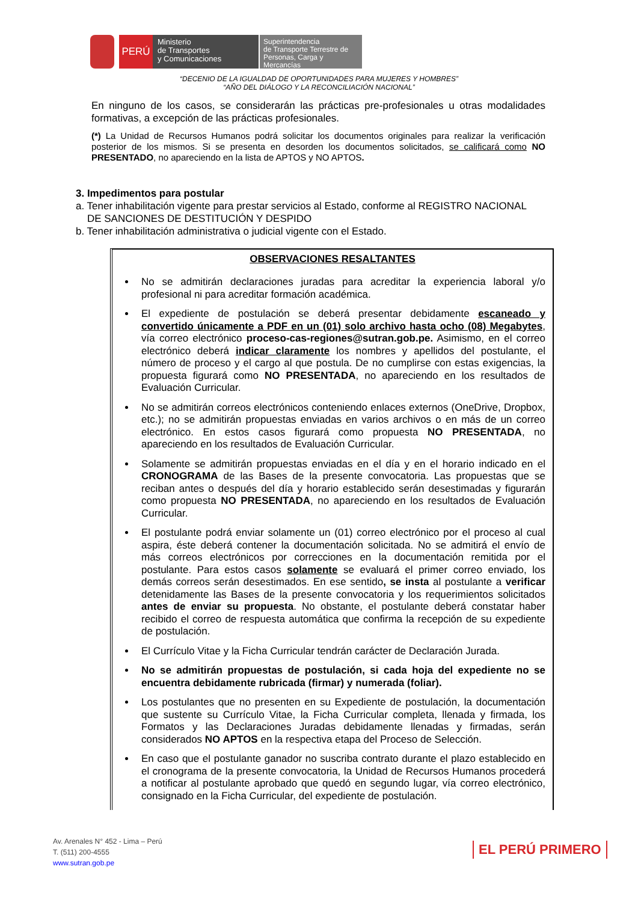PERÚ
Ministerio
de Transportes
y Comunicaciones
Superintendencia
de Transporte Terrestre de
Personas, Carga y Mercancías
“DECENIO DE LA IGUALDAD DE OPORTUNIDADES PARA MUJERES Y HOMBRES”
“AÑO DEL DIÁLOGO Y LA RECONCILIACIÓN NACIONAL”
En ninguno de los casos, se considerarán las prácticas pre-profesionales u otras modalidades formativas, a excepción de las prácticas profesionales.
(*) La Unidad de Recursos Humanos podrá solicitar los documentos originales para realizar la verificación posterior de los mismos. Si se presenta en desorden los documentos solicitados, se calificará como NO PRESENTADO, no apareciendo en la lista de APTOS y NO APTOS.
3. Impedimentos para postular
a. Tener inhabilitación vigente para prestar servicios al Estado, conforme al REGISTRO NACIONAL
DE SANCIONES DE DESTITUCIÓN Y DESPIDO
b. Tener inhabilitación administrativa o judicial vigente con el Estado.
OBSERVACIONES RESALTANTES
No se admitirán declaraciones juradas para acreditar la experiencia laboral y/o profesional ni para acreditar formación académica.
El expediente de postulación se deberá presentar debidamente escaneado y convertido únicamente a PDF en un (01) solo archivo hasta ocho (08) Megabytes, vía correo electrónico proceso-cas-regiones@sutran.gob.pe. Asimismo, en el correo electrónico deberá indicar claramente los nombres y apellidos del postulante, el número de proceso y el cargo al que postula. De no cumplirse con estas exigencias, la propuesta figurará como NO PRESENTADA, no apareciendo en los resultados de Evaluación Curricular.
No se admitirán correos electrónicos conteniendo enlaces externos (OneDrive, Dropbox, etc.); no se admitirán propuestas enviadas en varios archivos o en más de un correo electrónico. En estos casos figurará como propuesta NO PRESENTADA, no apareciendo en los resultados de Evaluación Curricular.
Solamente se admitirán propuestas enviadas en el día y en el horario indicado en el CRONOGRAMA de las Bases de la presente convocatoria. Las propuestas que se reciban antes o después del día y horario establecido serán desestimadas y figurarán como propuesta NO PRESENTADA, no apareciendo en los resultados de Evaluación Curricular.
El postulante podrá enviar solamente un (01) correo electrónico por el proceso al cual aspira, éste deberá contener la documentación solicitada. No se admitirá el envío de más correos electrónicos por correcciones en la documentación remitida por el postulante. Para estos casos solamente se evaluará el primer correo enviado, los demás correos serán desestimados. En ese sentido, se insta al postulante a verificar detenidamente las Bases de la presente convocatoria y los requerimientos solicitados antes de enviar su propuesta. No obstante, el postulante deberá constatar haber recibido el correo de respuesta automática que confirma la recepción de su expediente de postulación.
El Currículo Vitae y la Ficha Curricular tendrán carácter de Declaración Jurada.
No se admitirán propuestas de postulación, si cada hoja del expediente no se encuentra debidamente rubricada (firmar) y numerada (foliar).
Los postulantes que no presenten en su Expediente de postulación, la documentación que sustente su Currículo Vitae, la Ficha Curricular completa, llenada y firmada, los Formatos y las Declaraciones Juradas debidamente llenadas y firmadas, serán considerados NO APTOS en la respectiva etapa del Proceso de Selección.
En caso que el postulante ganador no suscriba contrato durante el plazo establecido en el cronograma de la presente convocatoria, la Unidad de Recursos Humanos procederá a notificar al postulante aprobado que quedó en segundo lugar, vía correo electrónico, consignado en la Ficha Curricular, del expediente de postulación.
Av. Arenales N° 452 - Lima – Perú
T. (511) 200-4555
www.sutran.gob.pe
EL PERÚ PRIMERO